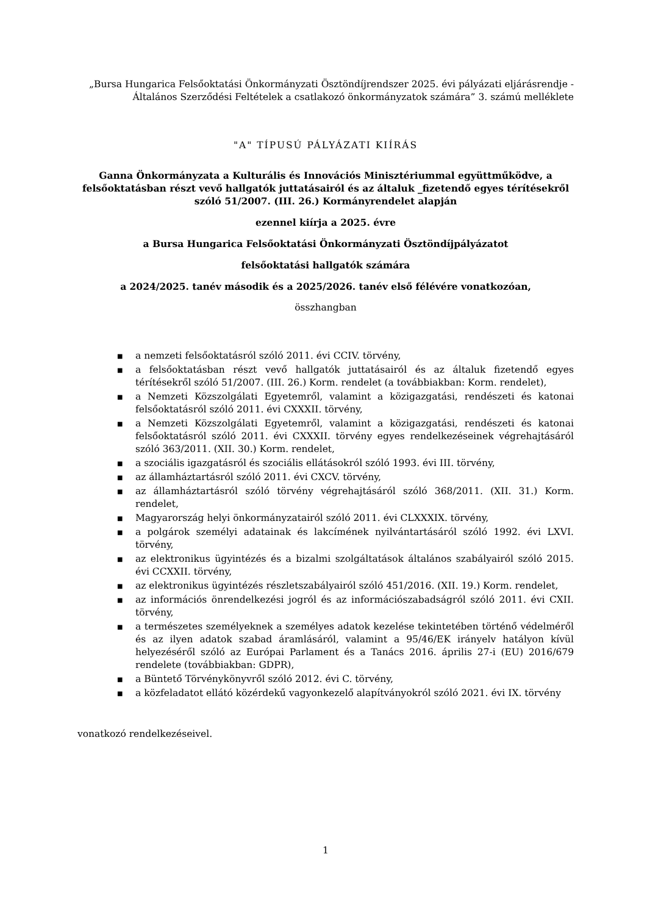„Bursa Hungarica Felsőoktatási Önkormányzati Ösztöndíjrendszer 2025. évi pályázati eljárásrendje - Általános Szerződési Feltételek a csatlakozó önkormányzatok számára” 3. számú melléklete
"A" TÍPUSÚ PÁLYÁZATI KIÍRÁS
Ganna Önkormányzata a Kulturális és Innovációs Minisztériummal együttműködve, a felsőoktatásban részt vevő hallgatók juttatásairól és az általuk _fizetendő egyes térítésekről szóló 51/2007. (III. 26.) Kormányrendelet alapján
ezennel kiírja a 2025. évre
a Bursa Hungarica Felsőoktatási Önkormányzati Ösztöndíjpályázatot
felsőoktatási hallgatók számára
a 2024/2025. tanév második és a 2025/2026. tanév első félévére vonatkozóan,
összhangban
■ a nemzeti felsőoktatásról szóló 2011. évi CCIV. törvény,
■ a felsőoktatásban részt vevő hallgatók juttatásairól és az általuk fizetendő egyes térítésekről szóló 51/2007. (III. 26.) Korm. rendelet (a továbbiakban: Korm. rendelet),
■ a Nemzeti Közszolgálati Egyetemről, valamint a közigazgatási, rendészeti és katonai felsőoktatásról szóló 2011. évi CXXXII. törvény,
■ a Nemzeti Közszolgálati Egyetemről, valamint a közigazgatási, rendészeti és katonai felsőoktatásról szóló 2011. évi CXXXII. törvény egyes rendelkezéseinek végrehajtásáról szóló 363/2011. (XII. 30.) Korm. rendelet,
■ a szociális igazgatásról és szociális ellátásokról szóló 1993. évi III. törvény,
■ az államháztartásról szóló 2011. évi CXCV. törvény,
■ az államháztartásról szóló törvény végrehajtásáról szóló 368/2011. (XII. 31.) Korm. rendelet,
■ Magyarország helyi önkormányzatairól szóló 2011. évi CLXXXIX. törvény,
■ a polgárok személyi adatainak és lakcímének nyilvántartásáról szóló 1992. évi LXVI. törvény,
■ az elektronikus ügyintézés és a bizalmi szolgáltatások általános szabályairól szóló 2015. évi CCXXII. törvény,
■ az elektronikus ügyintézés részletszabályairól szóló 451/2016. (XII. 19.) Korm. rendelet,
■ az információs önrendelkezési jogról és az információszabadságról szóló 2011. évi CXII. törvény,
■ a természetes személyeknek a személyes adatok kezelése tekintetében történő védelméről és az ilyen adatok szabad áramlásáról, valamint a 95/46/EK irányelv hatályon kívül helyezéséről szóló az Európai Parlament és a Tanács 2016. április 27-i (EU) 2016/679 rendelete (továbbiakban: GDPR),
■ a Büntető Törvénykönyvről szóló 2012. évi C. törvény,
■ a közfeladatot ellátó közérdekű vagyonkezelő alapítványokról szóló 2021. évi IX. törvény
vonatkozó rendelkezéseivel.
1